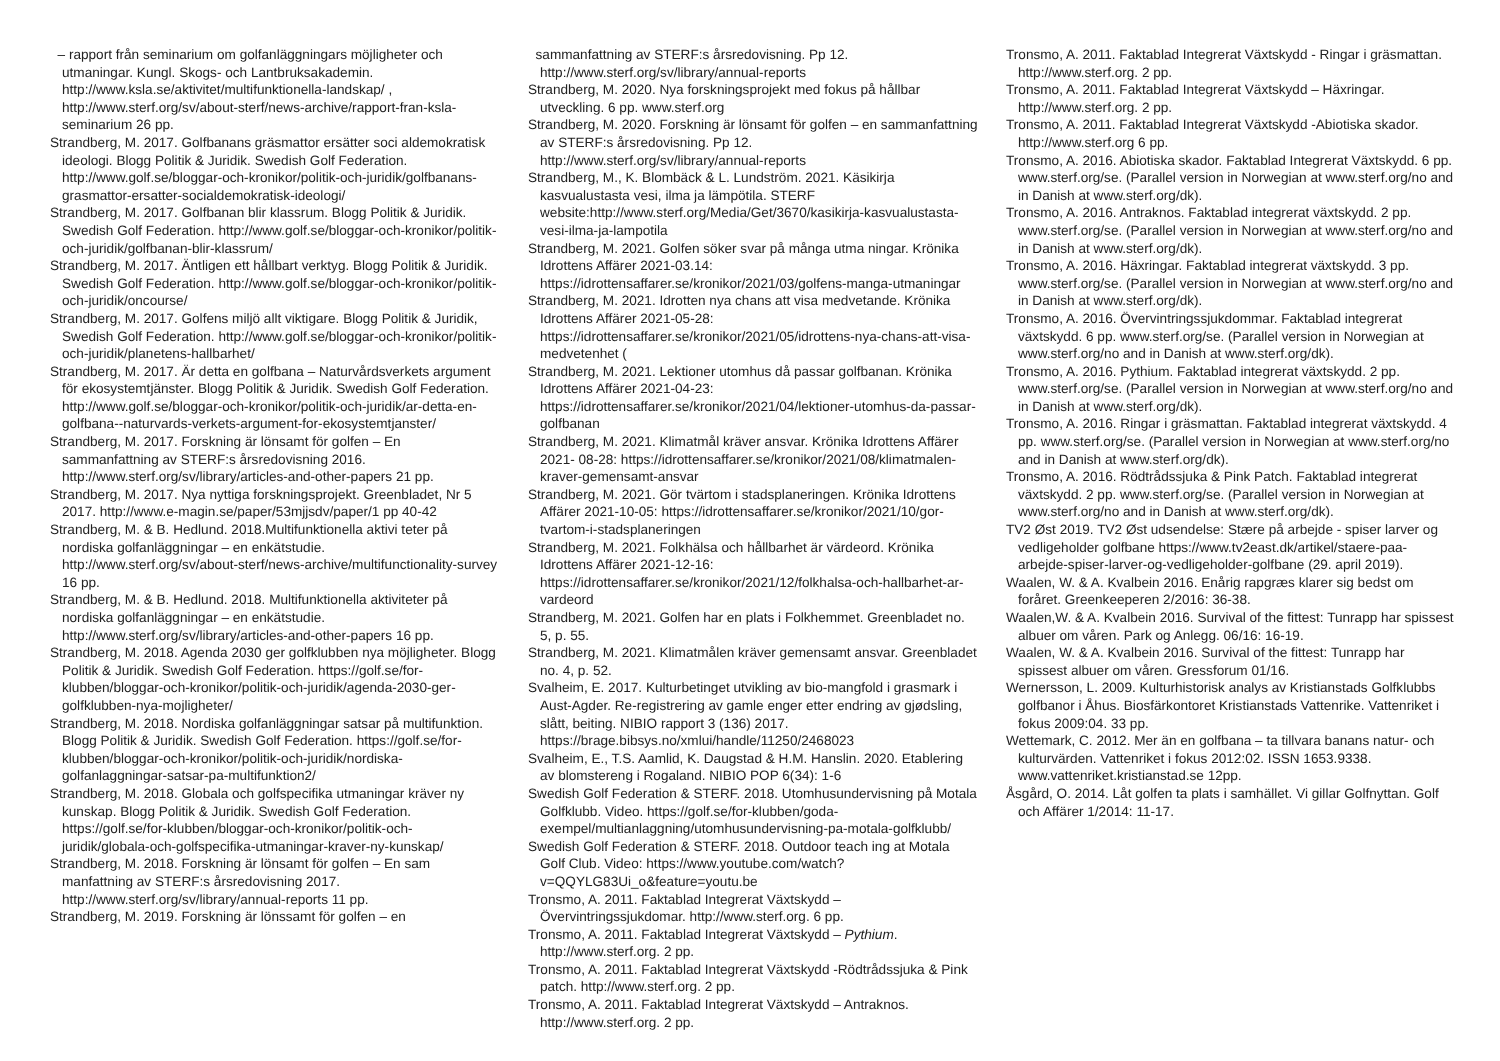– rapport från seminarium om golfanläggningars möjligheter och utmaningar. Kungl. Skogs- och Lantbruksakademin. http://www.ksla.se/aktivitet/multifunktionella-landskap/ , http://www.sterf.org/sv/about-sterf/news-archive/rapport-fran-ksla-seminarium 26 pp.
Strandberg, M. 2017. Golfbanans gräsmattor ersätter soci aldemokratisk ideologi. Blogg Politik & Juridik. Swedish Golf Federation. http://www.golf.se/bloggar-och-kronikor/politik-och-juridik/golfbanans-grasmattor-ersatter-socialdemokratisk-ideologi/
Strandberg, M. 2017. Golfbanan blir klassrum. Blogg Politik & Juridik. Swedish Golf Federation. http://www.golf.se/bloggar-och-kronikor/politik-och-juridik/golfbanan-blir-klassrum/
Strandberg, M. 2017. Äntligen ett hållbart verktyg. Blogg Politik & Juridik. Swedish Golf Federation. http://www.golf.se/bloggar-och-kronikor/politik-och-juridik/oncourse/
Strandberg, M. 2017. Golfens miljö allt viktigare. Blogg Politik & Juridik, Swedish Golf Federation. http://www.golf.se/bloggar-och-kronikor/politik-och-juridik/planetens-hallbarhet/
Strandberg, M. 2017. Är detta en golfbana – Naturvårdsverkets argument för ekosystemtjänster. Blogg Politik & Juridik. Swedish Golf Federation. http://www.golf.se/bloggar-och-kronikor/politik-och-juridik/ar-detta-en-golfbana--naturvards-verkets-argument-for-ekosystemtjanster/
Strandberg, M. 2017. Forskning är lönsamt för golfen – En sammanfattning av STERF:s årsredovisning 2016. http://www.sterf.org/sv/library/articles-and-other-papers 21 pp.
Strandberg, M. 2017. Nya nyttiga forskningsprojekt. Greenbladet, Nr 5 2017. http://www.e-magin.se/paper/53mjjsdv/paper/1 pp 40-42
Strandberg, M. & B. Hedlund. 2018.Multifunktionella aktivi teter på nordiska golfanläggningar – en enkätstudie. http://www.sterf.org/sv/about-sterf/news-archive/multifunctionality-survey 16 pp.
Strandberg, M. & B. Hedlund. 2018. Multifunktionella aktiviteter på nordiska golfanläggningar – en enkätstudie. http://www.sterf.org/sv/library/articles-and-other-papers 16 pp.
Strandberg, M. 2018. Agenda 2030 ger golfklubben nya möjligheter. Blogg Politik & Juridik. Swedish Golf Federation. https://golf.se/for-klubben/bloggar-och-kronikor/politik-och-juridik/agenda-2030-ger-golfklubben-nya-mojligheter/
Strandberg, M. 2018. Nordiska golfanläggningar satsar på multifunktion. Blogg Politik & Juridik. Swedish Golf Federation. https://golf.se/for-klubben/bloggar-och-kronikor/politik-och-juridik/nordiska-golfanlaggningar-satsar-pa-multifunktion2/
Strandberg, M. 2018. Globala och golfspecifika utmaningar kräver ny kunskap. Blogg Politik & Juridik. Swedish Golf Federation. https://golf.se/for-klubben/bloggar-och-kronikor/politik-och-juridik/globala-och-golfspecifika-utmaningar-kraver-ny-kunskap/
Strandberg, M. 2018. Forskning är lönsamt för golfen – En sam manfattning av STERF:s årsredovisning 2017. http://www.sterf.org/sv/library/annual-reports 11 pp.
Strandberg, M. 2019. Forskning är lönssamt för golfen – en
sammanfattning av STERF:s årsredovisning. Pp 12. http://www.sterf.org/sv/library/annual-reports
Strandberg, M. 2020. Nya forskningsprojekt med fokus på hållbar utveckling. 6 pp. www.sterf.org
Strandberg, M. 2020. Forskning är lönsamt för golfen – en sammanfattning av STERF:s årsredovisning. Pp 12. http://www.sterf.org/sv/library/annual-reports
Strandberg, M., K. Blombäck & L. Lundström. 2021. Käsikirja kasvualustasta vesi, ilma ja lämpötila. STERF website:http://www.sterf.org/Media/Get/3670/kasikirja-kasvualustasta-vesi-ilma-ja-lampotila
Strandberg, M. 2021. Golfen söker svar på många utma ningar. Krönika Idrottens Affärer 2021-03.14: https://idrottensaffarer.se/kronikor/2021/03/golfens-manga-utmaningar
Strandberg, M. 2021. Idrotten nya chans att visa medvetande. Krönika Idrottens Affärer 2021-05-28: https://idrottensaffarer.se/kronikor/2021/05/idrottens-nya-chans-att-visa-medvetenhet (
Strandberg, M. 2021. Lektioner utomhus då passar golfbanan. Krönika Idrottens Affärer 2021-04-23: https://idrottensaffarer.se/kronikor/2021/04/lektioner-utomhus-da-passar-golfbanan
Strandberg, M. 2021. Klimatmål kräver ansvar. Krönika Idrottens Affärer 2021- 08-28: https://idrottensaffarer.se/kronikor/2021/08/klimatmalen-kraver-gemensamt-ansvar
Strandberg, M. 2021. Gör tvärtom i stadsplaneringen. Krönika Idrottens Affärer 2021-10-05: https://idrottensaffarer.se/kronikor/2021/10/gor-tvartom-i-stadsplaneringen
Strandberg, M. 2021. Folkhälsa och hållbarhet är värdeord. Krönika Idrottens Affärer 2021-12-16: https://idrottensaffarer.se/kronikor/2021/12/folkhalsa-och-hallbarhet-ar-vardeord
Strandberg, M. 2021. Golfen har en plats i Folkhemmet. Greenbladet no. 5, p. 55.
Strandberg, M. 2021. Klimatmålen kräver gemensamt ansvar. Greenbladet no. 4, p. 52.
Svalheim, E. 2017. Kulturbetinget utvikling av bio-mangfold i grasmark i Aust-Agder. Re-registrering av gamle enger etter endring av gjødsling, slått, beiting. NIBIO rapport 3 (136) 2017. https://brage.bibsys.no/xmlui/handle/11250/2468023
Svalheim, E., T.S. Aamlid, K. Daugstad & H.M. Hanslin. 2020. Etablering av blomstereng i Rogaland. NIBIO POP 6(34): 1-6
Swedish Golf Federation & STERF. 2018. Utomhusundervisning på Motala Golfklubb. Video. https://golf.se/for-klubben/goda-exempel/multianlaggning/utomhusundervisning-pa-motala-golfklubb/
Swedish Golf Federation & STERF. 2018. Outdoor teach ing at Motala Golf Club. Video: https://www.youtube.com/watch?v=QQYLG83Ui_o&feature=youtu.be
Tronsmo, A. 2011. Faktablad Integrerat Växtskydd – Övervintringssjukdomar. http://www.sterf.org. 6 pp.
Tronsmo, A. 2011. Faktablad Integrerat Växtskydd – Pythium. http://www.sterf.org. 2 pp.
Tronsmo, A. 2011. Faktablad Integrerat Växtskydd -Rödtrådssjuka & Pink patch. http://www.sterf.org. 2 pp.
Tronsmo, A. 2011. Faktablad Integrerat Växtskydd – Antraknos. http://www.sterf.org. 2 pp.
Tronsmo, A. 2011. Faktablad Integrerat Växtskydd - Ringar i gräsmattan. http://www.sterf.org. 2 pp.
Tronsmo, A. 2011. Faktablad Integrerat Växtskydd – Häxringar. http://www.sterf.org. 2 pp.
Tronsmo, A. 2011. Faktablad Integrerat Växtskydd -Abiotiska skador. http://www.sterf.org 6 pp.
Tronsmo, A. 2016. Abiotiska skador. Faktablad Integrerat Växtskydd. 6 pp. www.sterf.org/se. (Parallel version in Norwegian at www.sterf.org/no and in Danish at www.sterf.org/dk).
Tronsmo, A. 2016. Antraknos. Faktablad integrerat växtskydd. 2 pp. www.sterf.org/se. (Parallel version in Norwegian at www.sterf.org/no and in Danish at www.sterf.org/dk).
Tronsmo, A. 2016. Häxringar. Faktablad integrerat växtskydd. 3 pp. www.sterf.org/se. (Parallel version in Norwegian at www.sterf.org/no and in Danish at www.sterf.org/dk).
Tronsmo, A. 2016. Övervintringssjukdommar. Faktablad integrerat växtskydd. 6 pp. www.sterf.org/se. (Parallel version in Norwegian at www.sterf.org/no and in Danish at www.sterf.org/dk).
Tronsmo, A. 2016. Pythium. Faktablad integrerat växtskydd. 2 pp. www.sterf.org/se. (Parallel version in Norwegian at www.sterf.org/no and in Danish at www.sterf.org/dk).
Tronsmo, A. 2016. Ringar i gräsmattan. Faktablad integrerat växtskydd. 4 pp. www.sterf.org/se. (Parallel version in Norwegian at www.sterf.org/no and in Danish at www.sterf.org/dk).
Tronsmo, A. 2016. Rödtrådssjuka & Pink Patch. Faktablad integrerat växtskydd. 2 pp. www.sterf.org/se. (Parallel version in Norwegian at www.sterf.org/no and in Danish at www.sterf.org/dk).
TV2 Øst 2019. TV2 Øst udsendelse: Stære på arbejde - spiser larver og vedligeholder golfbane https://www.tv2east.dk/artikel/staere-paa-arbejde-spiser-larver-og-vedligeholder-golfbane (29. april 2019).
Waalen, W. & A. Kvalbein 2016. Enårig rapgræs klarer sig bedst om foråret. Greenkeeperen 2/2016: 36-38.
Waalen,W. & A. Kvalbein 2016. Survival of the fittest: Tunrapp har spissest albuer om våren. Park og Anlegg. 06/16: 16-19.
Waalen, W. & A. Kvalbein 2016. Survival of the fittest: Tunrapp har spissest albuer om våren. Gressforum 01/16.
Wernersson, L. 2009. Kulturhistorisk analys av Kristianstads Golfklubbs golfbanor i Åhus. Biosfärkontoret Kristianstads Vattenrike. Vattenriket i fokus 2009:04. 33 pp.
Wettemark, C. 2012. Mer än en golfbana – ta tillvara banans natur- och kulturvärden. Vattenriket i fokus 2012:02. ISSN 1653.9338. www.vattenriket.kristianstad.se 12pp.
Åsgård, O. 2014. Låt golfen ta plats i samhället. Vi gillar Golfnyttan. Golf och Affärer 1/2014: 11-17.